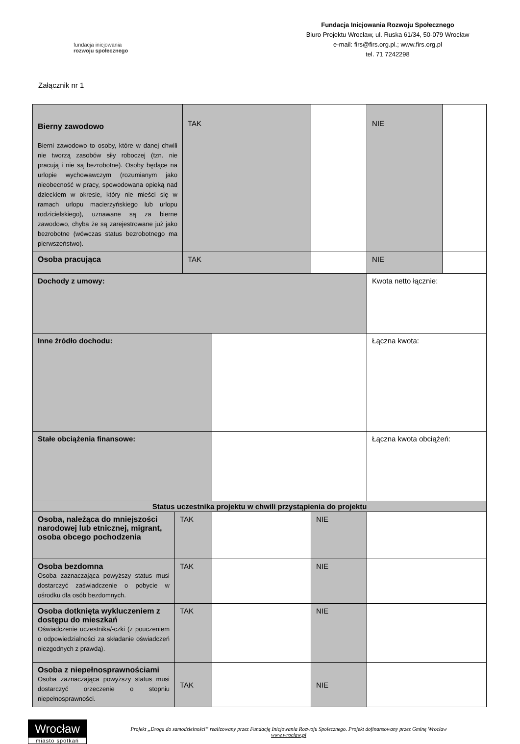fundacja inicjowania
rozwoju społecznego
Fundacja Inicjowania Rozwoju Społecznego
Biuro Projektu Wrocław, ul. Ruska 61/34, 50-079 Wrocław
e-mail: firs@firs.org.pl.; www.firs.org.pl
tel. 71 7242298
Załącznik nr 1
| Bierny zawodowo Bierni zawodowo to osoby, które w danej chwili nie tworzą zasobów siły roboczej (tzn. nie pracują i nie są bezrobotne). Osoby będące na urlopie wychowawczym (rozumianym jako nieobecność w pracy, spowodowana opieką nad dzieckiem w okresie, który nie mieści się w ramach urlopu macierzyńskiego lub urlopu rodzicielskiego), uznawane są za bierne zawodowo, chyba że są zarejestrowane już jako bezrobotne (wówczas status bezrobotnego ma pierwszeństwo). | | TAK | | | NIE | |
| Osoba pracująca | | TAK | | | NIE | |
| Dochody z umowy: | | | | | Kwota netto łącznie: | |
| Inne źródło dochodu: | | | | | Łączna kwota: | |
| Stałe obciążenia finansowe: | | | | | Łączna kwota obciążeń: | |
| Status uczestnika projektu w chwili przystąpienia do projektu | | | | | | |
| Osoba, należąca do mniejszości narodowej lub etnicznej, migrant, osoba obcego pochodzenia | TAK | | | NIE | | |
| Osoba bezdomna Osoba zaznaczająca powyższy status musi dostarczyć zaświadczenie o pobycie w ośrodku dla osób bezdomnych. | TAK | | | NIE | | |
| Osoba dotknięta wykluczeniem z dostępu do mieszkań Oświadczenie uczestnika/-czki (z pouczeniem o odpowiedzialności za składanie oświadczeń niezgodnych z prawdą). | TAK | | | NIE | | |
| Osoba z niepełnosprawnościami Osoba zaznaczająca powyższy status musi dostarczyć orzeczenie o stopniu niepełnosprawności. | TAK | | | NIE | | |
Wrocław
miasto spotkań
Projekt „Droga do samodzielności” realizowany przez Fundację Inicjowania Rozwoju Społecznego. Projekt dofinansowany przez Gminę Wrocław
www.wroclaw.pl